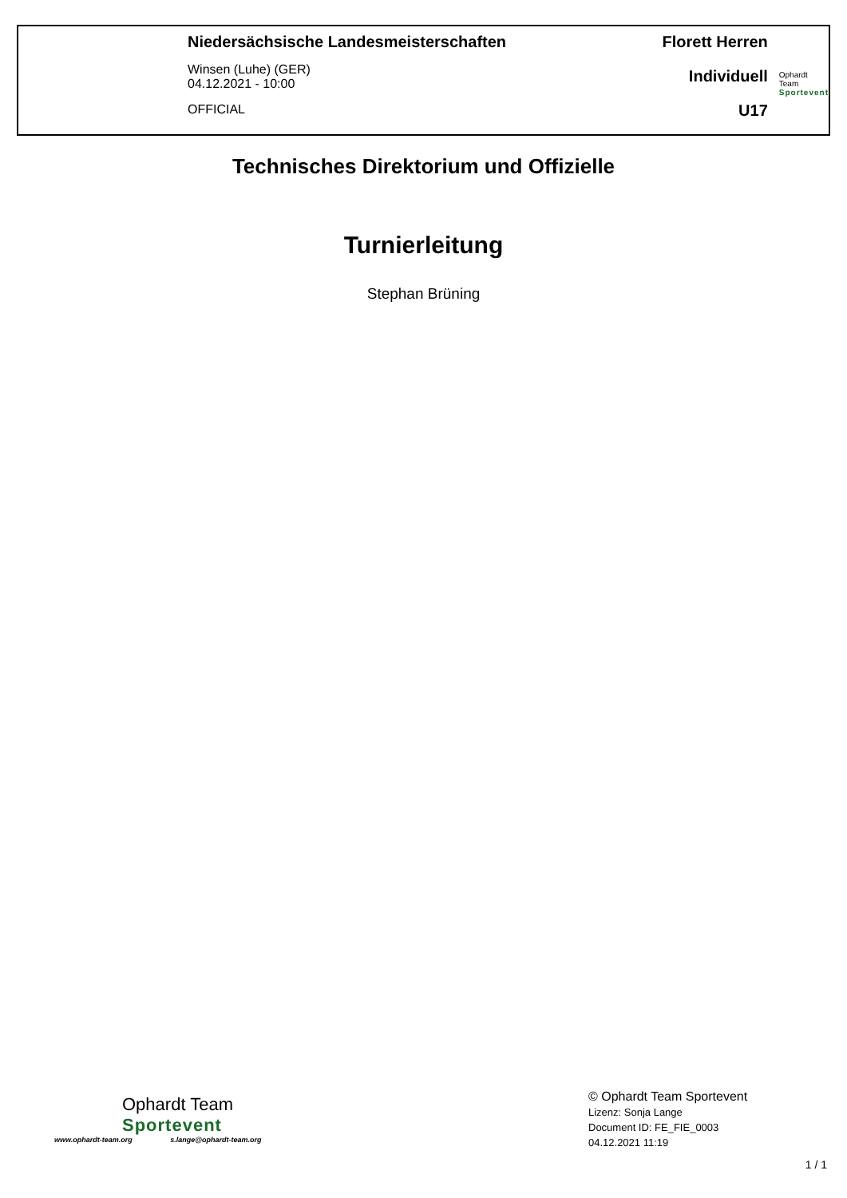Niedersächsische Landesmeisterschaften
Winsen (Luhe) (GER)
04.12.2021 - 10:00
OFFICIAL
Florett Herren
Individuell
U17
Ophardt Team
Sportevent
Technisches Direktorium und Offizielle
Turnierleitung
Stephan Brüning
Ophardt Team
Sportevent
www.ophardt-team.org s.lange@ophardt-team.org
© Ophardt Team Sportevent
Lizenz: Sonja Lange
Document ID: FE_FIE_0003
04.12.2021 11:19
1 / 1